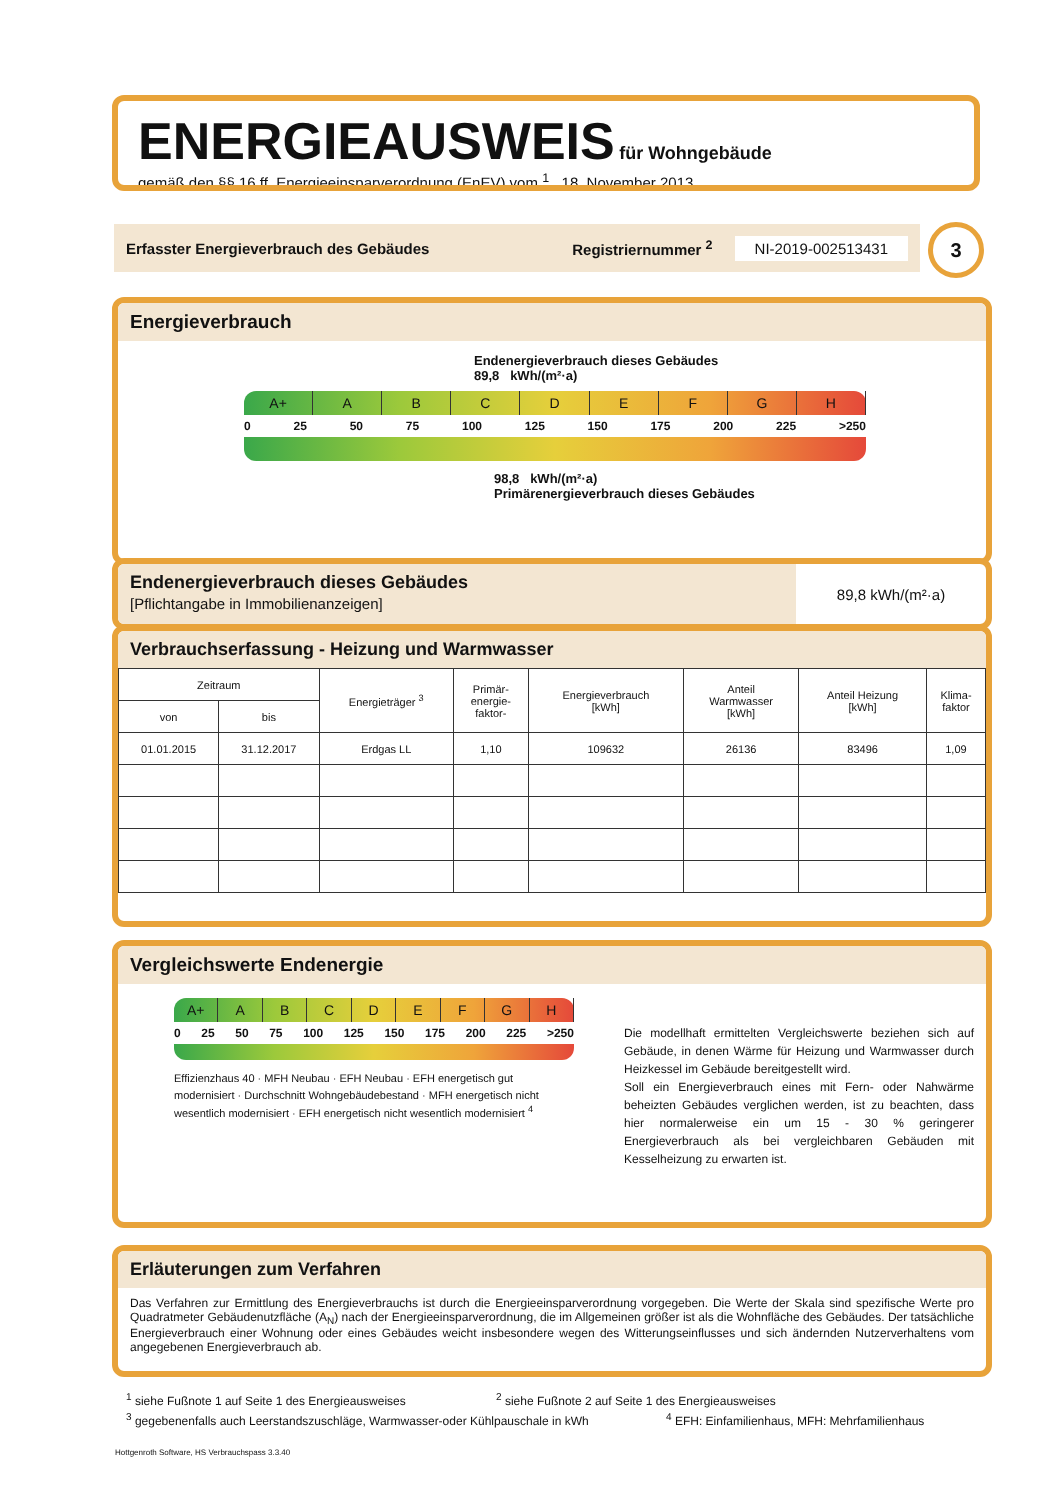ENERGIEAUSWEIS für Wohngebäude
gemäß den §§ 16 ff. Energieeinsparverordnung (EnEV) vom <sup>1</sup> 18. November 2013
Erfasster Energieverbrauch des Gebäudes Registriernummer <sup>2</sup> NI-2019-002513431 3
Energieverbrauch
Endenergieverbrauch dieses Gebäudes
89,8 kWh/(m²·a)
A+ ABCDEFGH
0 25 50 75 100 125 150 175 200 225 >250
98,8 kWh/(m²·a)
Primärenergieverbrauch dieses Gebäudes
Endenergieverbrauch dieses Gebäudes
[Pflichtangabe in Immobilienanzeigen]
89,8 kWh/(m²·a)
Verbrauchserfassung - Heizung und Warmwasser
| Zeitraum | | Energieträger <sup>3</sup> | Primär- energie- faktor- | Energieverbrauch [kWh] | Anteil Warmwasser [kWh] | Anteil Heizung [kWh] | Klima- faktor |
| --- | --- | --- | --- | --- | --- | --- | --- |
| von | bis | | | | | | |
| 01.01.2015 | 31.12.2017 | Erdgas LL | 1,10 | 109632 | 26136 | 83496 | 1,09 |
Vergleichswerte Endenergie
A+ ABCDEFGH
0 25 50 75 100 125 150 175 200 225 >250
Effizienzhaus 40 · MFH Neubau · EFH Neubau · EFH energetisch gut modernisiert · Durchschnitt Wohngebäudebestand · MFH energetisch nicht wesentlich modernisiert · EFH energetisch nicht wesentlich modernisiert <sup>4</sup>
Die modellhaft ermittelten Vergleichswerte beziehen sich auf Gebäude, in denen Wärme für Heizung und Warmwasser durch Heizkessel im Gebäude bereitgestellt wird.
Soll ein Energieverbrauch eines mit Fern- oder Nahwärme beheizten Gebäudes verglichen werden, ist zu beachten, dass hier normalerweise ein um 15 - 30 % geringerer Energieverbrauch als bei vergleichbaren Gebäuden mit Kesselheizung zu erwarten ist.
Erläuterungen zum Verfahren
Das Verfahren zur Ermittlung des Energieverbrauchs ist durch die Energieeinsparverordnung vorgegeben. Die Werte der Skala sind spezifische Werte pro Quadratmeter Gebäudenutzfläche (A<sub>N</sub>) nach der Energieeinsparverordnung, die im Allgemeinen größer ist als die Wohnfläche des Gebäudes. Der tatsächliche Energieverbrauch einer Wohnung oder eines Gebäudes weicht insbesondere wegen des Witterungseinflusses und sich ändernden Nutzerverhaltens vom angegebenen Energieverbrauch ab.
<sup>1</sup> siehe Fußnote 1 auf Seite 1 des Energieausweises <sup>2</sup> siehe Fußnote 2 auf Seite 1 des Energieausweises
<sup>3</sup> gegebenenfalls auch Leerstandszuschläge, Warmwasser-oder Kühlpauschale in kWh <sup>4</sup> EFH: Einfamilienhaus, MFH: Mehrfamilienhaus
Hottgenroth Software, HS Verbrauchspass 3.3.40